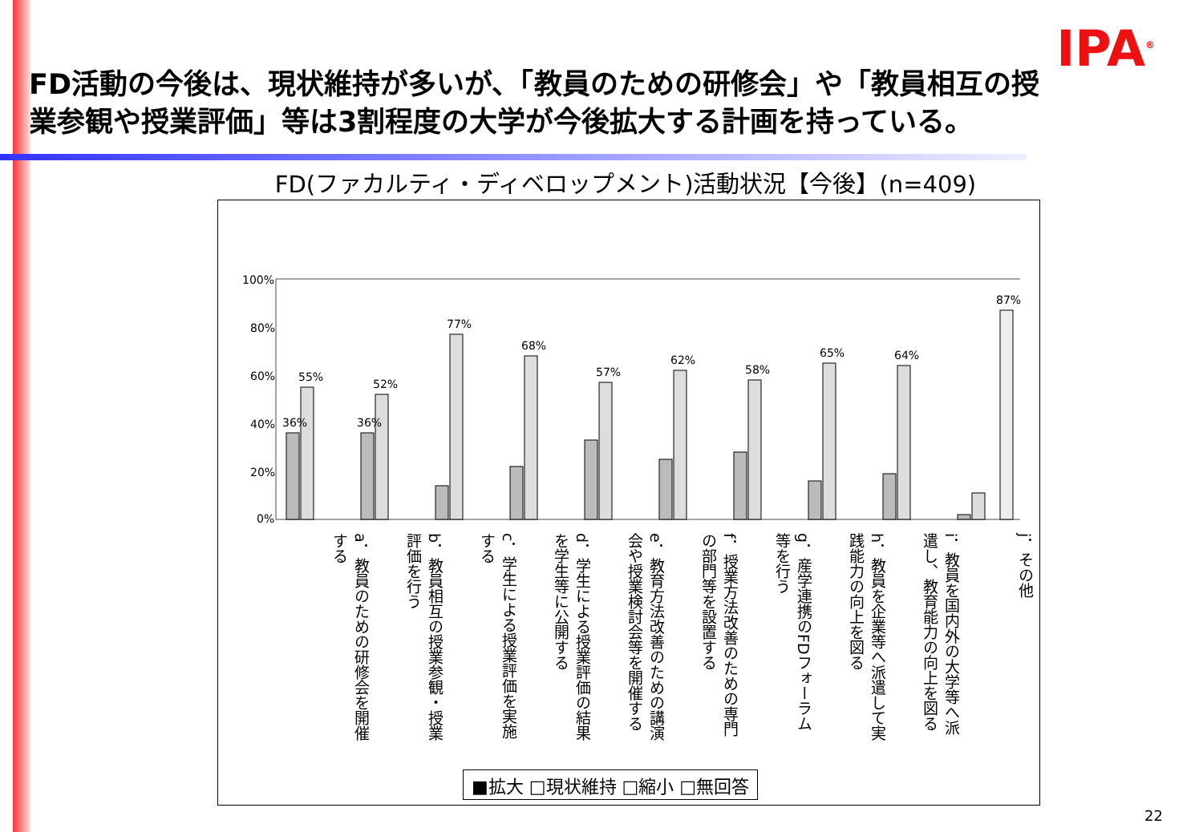IPA<sup>®</sup>
FD活動の今後は、現状維持が多いが、「教員のための研修会」や「教員相互の授業参観や授業評価」等は3割程度の大学が今後拡大する計画を持っている。
FD(ファカルティ・ディベロップメント)活動状況【今後】(n=409)
100%
80%
60%
40%
20%
0%
36%
55%
36%
52%
77%
68%
57%
62%
58%
65%
64%
87%
a．教員のための研修会を開催する
b．教員相互の授業参観・授業評価を行う
c．学生による授業評価を実施する
d．学生による授業評価の結果を学生等に公開する
e．教育方法改善のための講演会や授業検討会等を開催する
f．授業方法改善のための専門の部門等を設置する
g．産学連携のFDフォーラム等を行う
h．教員を企業等へ派遣して実践能力の向上を図る
i．教員を国内外の大学等へ派遣し、教育能力の向上を図る
j．その他
■拡大 □現状維持 □縮小 □無回答
22